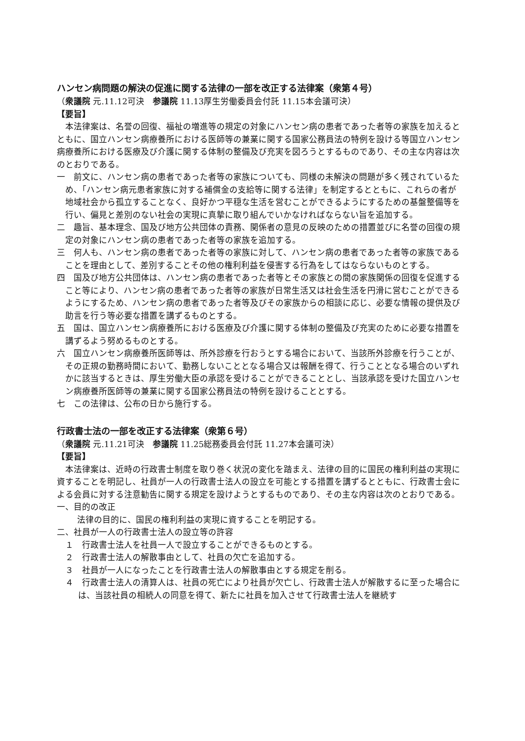ハンセン病問題の解決の促進に関する法律の一部を改正する法律案（衆第４号）
（衆議院 元.11.12可決　参議院 11.13厚生労働委員会付託 11.15本会議可決）
【要旨】
本法律案は、名誉の回復、福祉の増進等の規定の対象にハンセン病の患者であった者等の家族を加えるとともに、国立ハンセン病療養所における医師等の兼業に関する国家公務員法の特例を設ける等国立ハンセン病療養所における医療及び介護に関する体制の整備及び充実を図ろうとするものであり、その主な内容は次のとおりである。
一　前文に、ハンセン病の患者であった者等の家族についても、同様の未解決の問題が多く残されているため、「ハンセン病元患者家族に対する補償金の支給等に関する法律」を制定するとともに、これらの者が地域社会から孤立することなく、良好かつ平穏な生活を営むことができるようにするための基盤整備等を行い、偏見と差別のない社会の実現に真摯に取り組んでいかなければならない旨を追加する。
二　趣旨、基本理念、国及び地方公共団体の責務、関係者の意見の反映のための措置並びに名誉の回復の規定の対象にハンセン病の患者であった者等の家族を追加する。
三　何人も、ハンセン病の患者であった者等の家族に対して、ハンセン病の患者であった者等の家族であることを理由として、差別することその他の権利利益を侵害する行為をしてはならないものとする。
四　国及び地方公共団体は、ハンセン病の患者であった者等とその家族との間の家族関係の回復を促進すること等により、ハンセン病の患者であった者等の家族が日常生活又は社会生活を円滑に営むことができるようにするため、ハンセン病の患者であった者等及びその家族からの相談に応じ、必要な情報の提供及び助言を行う等必要な措置を講ずるものとする。
五　国は、国立ハンセン病療養所における医療及び介護に関する体制の整備及び充実のために必要な措置を講ずるよう努めるものとする。
六　国立ハンセン病療養所医師等は、所外診療を行おうとする場合において、当該所外診療を行うことが、その正規の勤務時間において、勤務しないこととなる場合又は報酬を得て、行うこととなる場合のいずれかに該当するときは、厚生労働大臣の承認を受けることができることとし、当該承認を受けた国立ハンセン病療養所医師等の兼業に関する国家公務員法の特例を設けることとする。
七　この法律は、公布の日から施行する。
行政書士法の一部を改正する法律案（衆第６号）
（衆議院 元.11.21可決　参議院 11.25総務委員会付託 11.27本会議可決）
【要旨】
本法律案は、近時の行政書士制度を取り巻く状況の変化を踏まえ、法律の目的に国民の権利利益の実現に資することを明記し、社員が一人の行政書士法人の設立を可能とする措置を講ずるとともに、行政書士会による会員に対する注意勧告に関する規定を設けようとするものであり、その主な内容は次のとおりである。
一、目的の改正
法律の目的に、国民の権利利益の実現に資することを明記する。
二、社員が一人の行政書士法人の設立等の許容
１　行政書士法人を社員一人で設立することができるものとする。
２　行政書士法人の解散事由として、社員の欠亡を追加する。
３　社員が一人になったことを行政書士法人の解散事由とする規定を削る。
４　行政書士法人の清算人は、社員の死亡により社員が欠亡し、行政書士法人が解散するに至った場合には、当該社員の相続人の同意を得て、新たに社員を加入させて行政書士法人を継続す